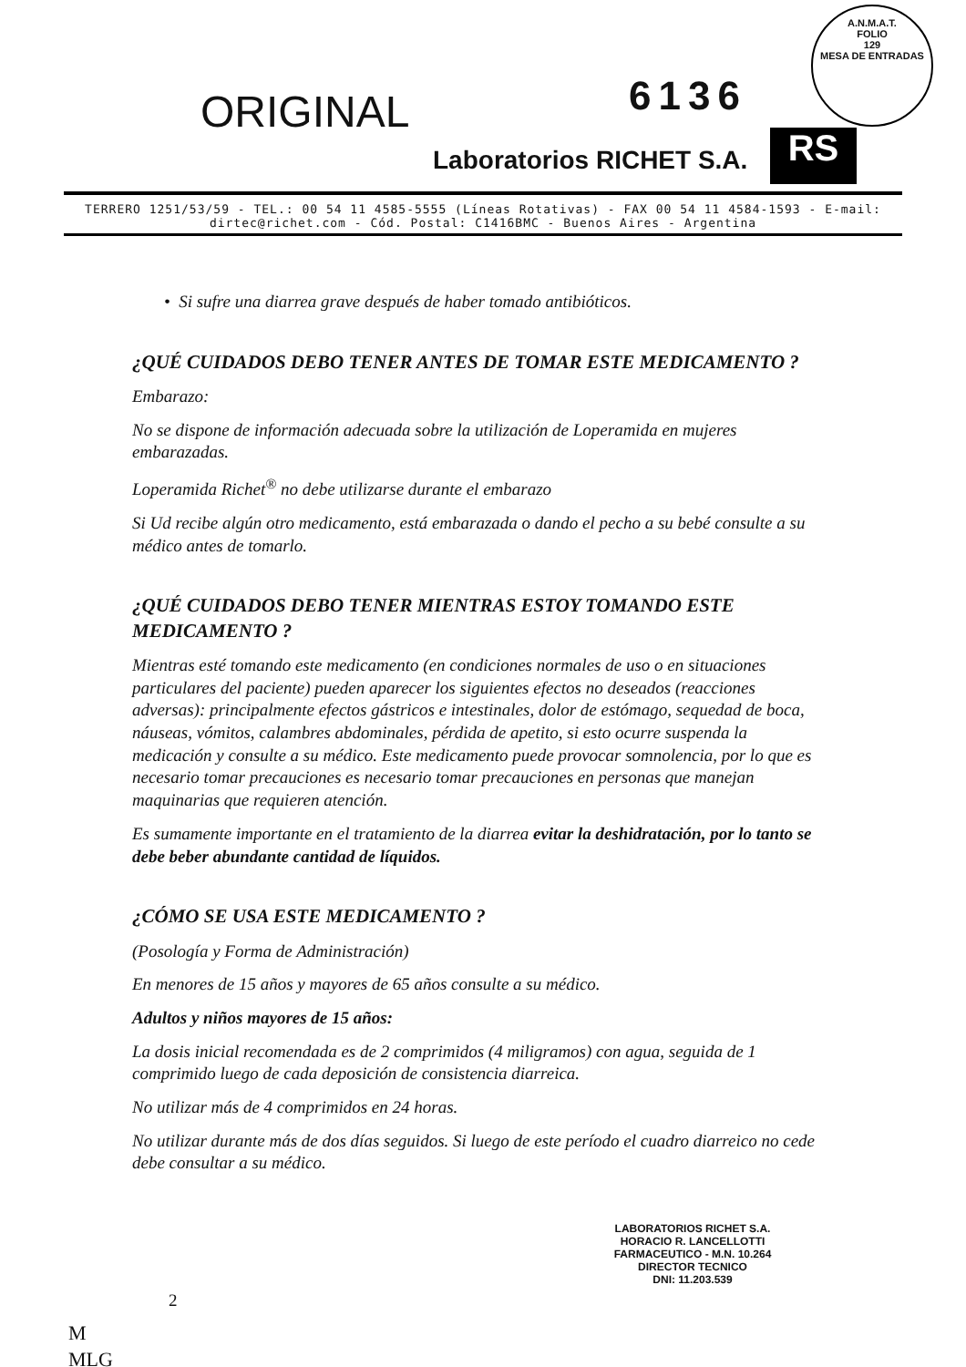ORIGINAL 6136
A.N.M.A.T.
FOLIO
129
MESA DE ENTRADAS
Laboratorios RICHET S.A. RS
TERRERO 1251/53/59 - TEL.: 00 54 11 4585-5555 (Líneas Rotativas) - FAX 00 54 11 4584-1593 - E-mail: dirtec@richet.com - Cód. Postal: C1416BMC - Buenos Aires - Argentina
• Si sufre una diarrea grave después de haber tomado antibióticos.
¿QUÉ CUIDADOS DEBO TENER ANTES DE TOMAR ESTE MEDICAMENTO ?
Embarazo:
No se dispone de información adecuada sobre la utilización de Loperamida en mujeres embarazadas.
Loperamida Richet<sup>®</sup> no debe utilizarse durante el embarazo
Si Ud recibe algún otro medicamento, está embarazada o dando el pecho a su bebé consulte a su médico antes de tomarlo.
¿QUÉ CUIDADOS DEBO TENER MIENTRAS ESTOY TOMANDO ESTE MEDICAMENTO ?
Mientras esté tomando este medicamento (en condiciones normales de uso o en situaciones particulares del paciente) pueden aparecer los siguientes efectos no deseados (reacciones adversas): principalmente efectos gástricos e intestinales, dolor de estómago, sequedad de boca, náuseas, vómitos, calambres abdominales, pérdida de apetito, si esto ocurre suspenda la medicación y consulte a su médico. Este medicamento puede provocar somnolencia, por lo que es necesario tomar precauciones es necesario tomar precauciones en personas que manejan maquinarias que requieren atención.
Es sumamente importante en el tratamiento de la diarrea evitar la deshidratación, por lo tanto se debe beber abundante cantidad de líquidos.
¿CÓMO SE USA ESTE MEDICAMENTO ?
(Posología y Forma de Administración)
En menores de 15 años y mayores de 65 años consulte a su médico.
Adultos y niños mayores de 15 años:
La dosis inicial recomendada es de 2 comprimidos (4 miligramos) con agua, seguida de 1 comprimido luego de cada deposición de consistencia diarreica.
No utilizar más de 4 comprimidos en 24 horas.
No utilizar durante más de dos días seguidos. Si luego de este período el cuadro diarreico no cede debe consultar a su médico.
LABORATORIOS RICHET S.A.
HORACIO R. LANCELLOTTI
FARMACEUTICO - M.N. 10.264
DIRECTOR TECNICO
DNI: 11.203.539
2
M
MLG